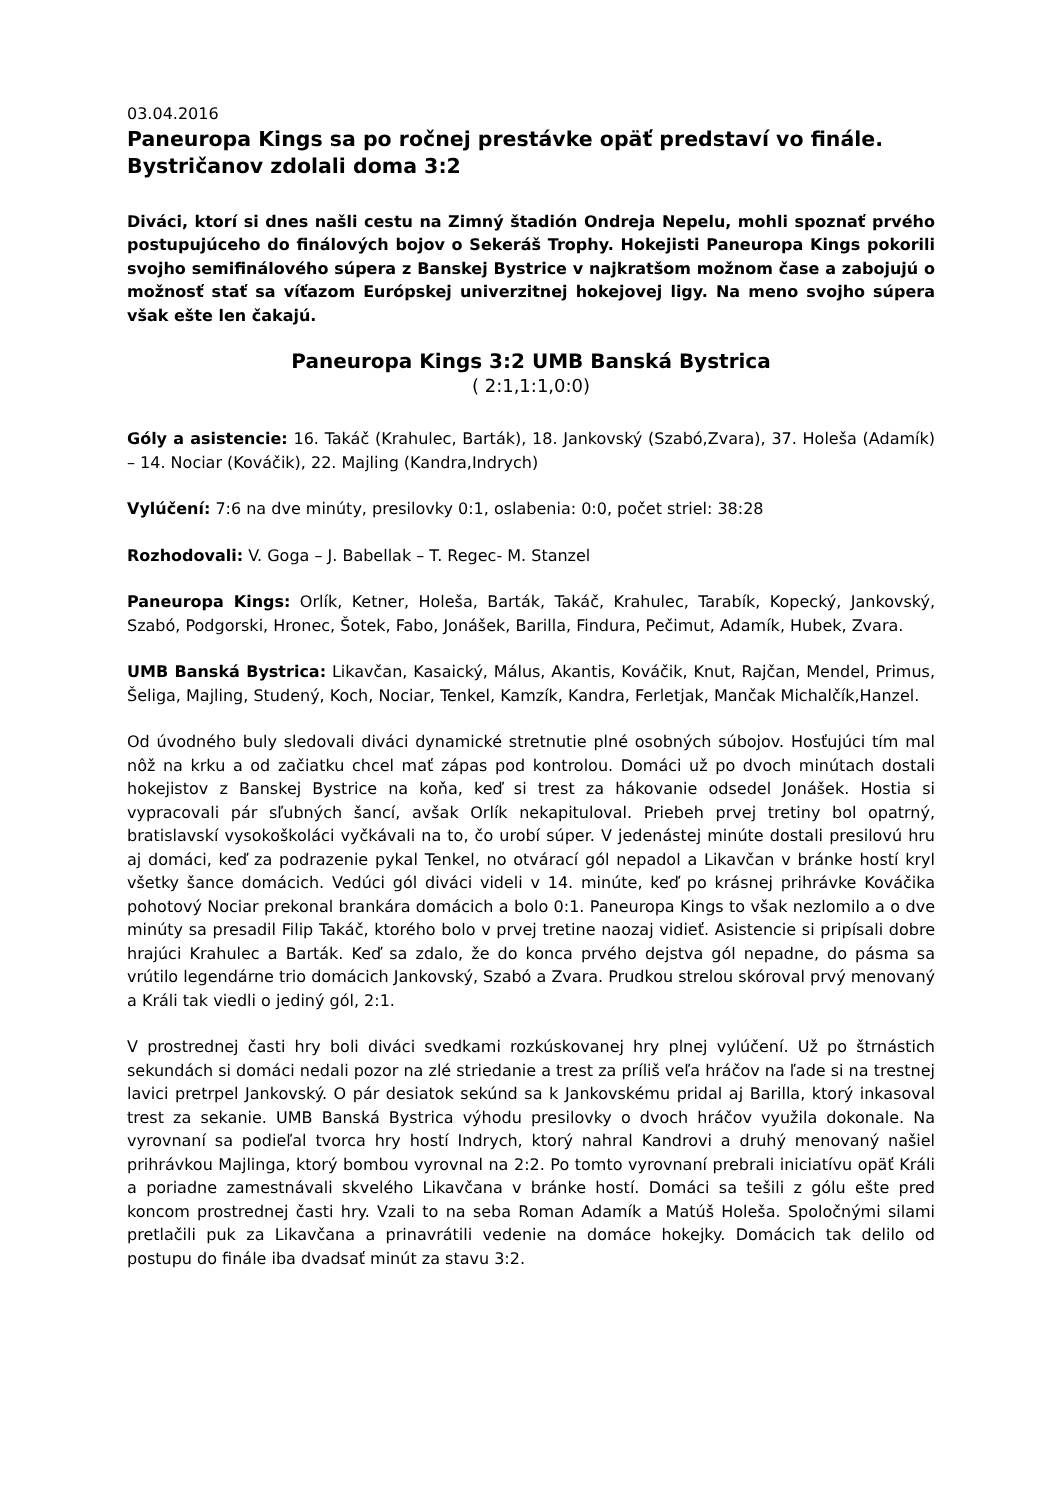03.04.2016
Paneuropa Kings sa po ročnej prestávke opäť predstaví vo finále. Bystričanov zdolali doma 3:2
Diváci, ktorí si dnes našli cestu na Zimný štadión Ondreja Nepelu, mohli spoznať prvého postupujúceho do finálových bojov o Sekeráš Trophy. Hokejisti Paneuropa Kings pokorili svojho semifinálového súpera z Banskej Bystrice v najkratšom možnom čase a zabojujú o možnosť stať sa víťazom Európskej univerzitnej hokejovej ligy. Na meno svojho súpera však ešte len čakajú.
Paneuropa Kings 3:2 UMB Banská Bystrica
( 2:1,1:1,0:0)
Góly a asistencie: 16. Takáč (Krahulec, Barták), 18. Jankovský (Szabó,Zvara), 37. Holeša (Adamík) – 14. Nociar (Kováčik), 22. Majling (Kandra,Indrych)
Vylúčení: 7:6 na dve minúty, presilovky 0:1, oslabenia: 0:0, počet striel: 38:28
Rozhodovali: V. Goga – J. Babellak – T. Regec- M. Stanzel
Paneuropa Kings: Orlík, Ketner, Holeša, Barták, Takáč, Krahulec, Tarabík, Kopecký, Jankovský, Szabó, Podgorski, Hronec, Šotek, Fabo, Jonášek, Barilla, Findura, Pečimut, Adamík, Hubek, Zvara.
UMB Banská Bystrica: Likavčan, Kasaický, Málus, Akantis, Kováčik, Knut, Rajčan, Mendel, Primus, Šeliga, Majling, Studený, Koch, Nociar, Tenkel, Kamzík, Kandra, Ferletjak, Mančak Michalčík,Hanzel.
Od úvodného buly sledovali diváci dynamické stretnutie plné osobných súbojov. Hosťujúci tím mal nôž na krku a od začiatku chcel mať zápas pod kontrolou. Domáci už po dvoch minútach dostali hokejistov z Banskej Bystrice na koňa, keď si trest za hákovanie odsedel Jonášek. Hostia si vypracovali pár sľubných šancí, avšak Orlík nekapituloval. Priebeh prvej tretiny bol opatrný, bratislavskí vysokoškoláci vyčkávali na to, čo urobí súper. V jedenástej minúte dostali presilovú hru aj domáci, keď za podrazenie pykal Tenkel, no otvárací gól nepadol a Likavčan v bránke hostí kryl všetky šance domácich. Vedúci gól diváci videli v 14. minúte, keď po krásnej prihrávke Kováčika pohotový Nociar prekonal brankára domácich a bolo 0:1. Paneuropa Kings to však nezlomilo a o dve minúty sa presadil Filip Takáč, ktorého bolo v prvej tretine naozaj vidieť. Asistencie si pripísali dobre hrajúci Krahulec a Barták. Keď sa zdalo, že do konca prvého dejstva gól nepadne, do pásma sa vrútilo legendárne trio domácich Jankovský, Szabó a Zvara. Prudkou strelou skóroval prvý menovaný a Králi tak viedli o jediný gól, 2:1.
V prostrednej časti hry boli diváci svedkami rozkúskovanej hry plnej vylúčení. Už po štrnástich sekundách si domáci nedali pozor na zlé striedanie a trest za príliš veľa hráčov na ľade si na trestnej lavici pretrpel Jankovský. O pár desiatok sekúnd sa k Jankovskému pridal aj Barilla, ktorý inkasoval trest za sekanie. UMB Banská Bystrica výhodu presilovky o dvoch hráčov využila dokonale. Na vyrovnaní sa podieľal tvorca hry hostí Indrych, ktorý nahral Kandrovi a druhý menovaný našiel prihrávkou Majlinga, ktorý bombou vyrovnal na 2:2. Po tomto vyrovnaní prebrali iniciatívu opäť Králi a poriadne zamestnávali skvelého Likavčana v bránke hostí. Domáci sa tešili z gólu ešte pred koncom prostrednej časti hry. Vzali to na seba Roman Adamík a Matúš Holeša. Spoločnými silami pretlačili puk za Likavčana a prinavrátili vedenie na domáce hokejky. Domácich tak delilo od postupu do finále iba dvadsať minút za stavu 3:2.